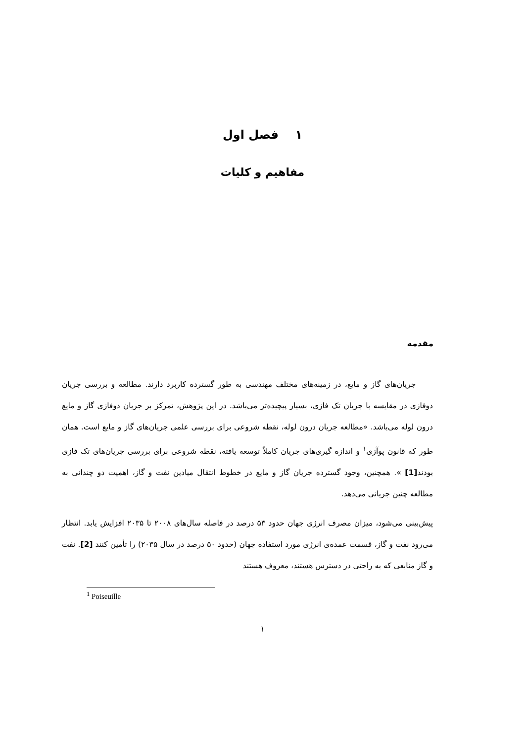۱ فصل اول
مفاهیم و کلیات
مقدمه
جریان‌های گاز و مایع، در زمینه‌های مختلف مهندسی به طور گسترده کاربرد دارند. مطالعه و بررسی جریان دوفازی در مقایسه با جریان تک فازی، بسیار پیچیده‌تر می‌باشد. در این پژوهش، تمرکز بر جریان دوفازی گاز و مایع درون لوله می‌باشد. «مطالعه جریان درون لوله، نقطه شروعی برای بررسی علمی جریان‌های گاز و مایع است. همان طور که قانون پوآزی<sup>۱</sup> و اندازه گیری‌های جریان کاملاً توسعه یافته، نقطه شروعی برای بررسی جریان‌های تک فازی بودند[1] ». همچنین، وجود گسترده جریان گاز و مایع در خطوط انتقال میادین نفت و گاز، اهمیت دو چندانی به مطالعه چنین جریانی می‌دهد.
پیش‌بینی می‌شود، میزان مصرف انرژی جهان حدود ۵۳ درصد در فاصله سال‌های ۲۰۰۸ تا ۲۰۳۵ افزایش یابد. انتظار می‌رود نفت و گاز، قسمت عمده‌ی انرژی مورد استفاده جهان (حدود ۵۰ درصد در سال ۲۰۳۵) را تأمین کنند [2]. نفت و گاز منابعی که به راحتی در دسترس هستند، معروف هستند
<sup>1</sup> Poiseuille
۱